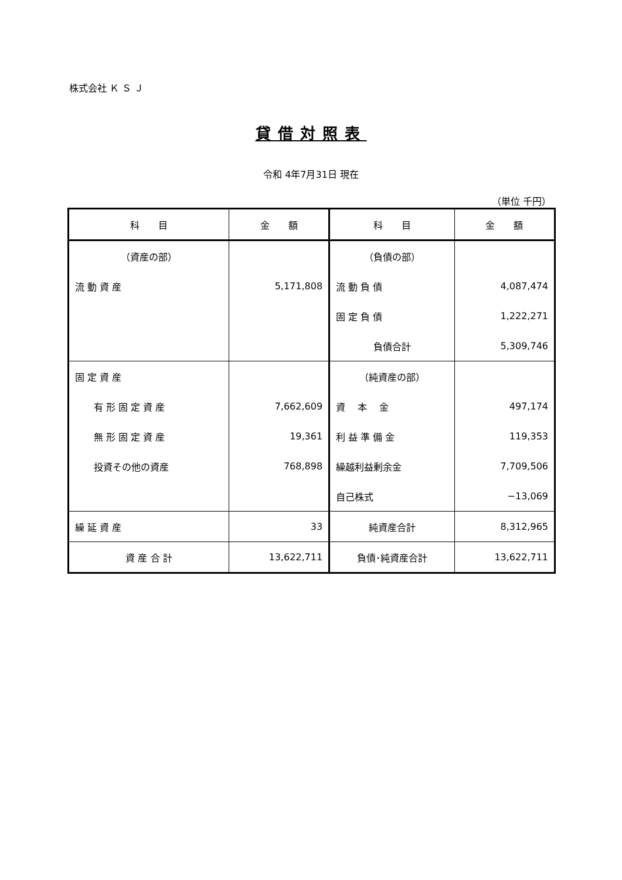株式会社 Ｋ Ｓ Ｊ
貸借対照表
令和 4年7月31日 現在
（単位 千円）
| 科 目 | 金 額 | 科 目 | 金 額 |
| --- | --- | --- | --- |
| （資産の部） | | （負債の部） | |
| 流 動 資 産 | 5,171,808 | 流 動 負 債 | 4,087,474 |
| | | 固 定 負 債 | 1,222,271 |
| | | 負債合計 | 5,309,746 |
| 固 定 資 産 | | （純資産の部） | |
| 有 形 固 定 資 産 | 7,662,609 | 資 本 金 | 497,174 |
| 無 形 固 定 資 産 | 19,361 | 利 益 準 備 金 | 119,353 |
| 投資その他の資産 | 768,898 | 繰越利益剰余金 | 7,709,506 |
| | | 自己株式 | −13,069 |
| 繰 延 資 産 | 33 | 純資産合計 | 8,312,965 |
| 資 産 合 計 | 13,622,711 | 負債･純資産合計 | 13,622,711 |